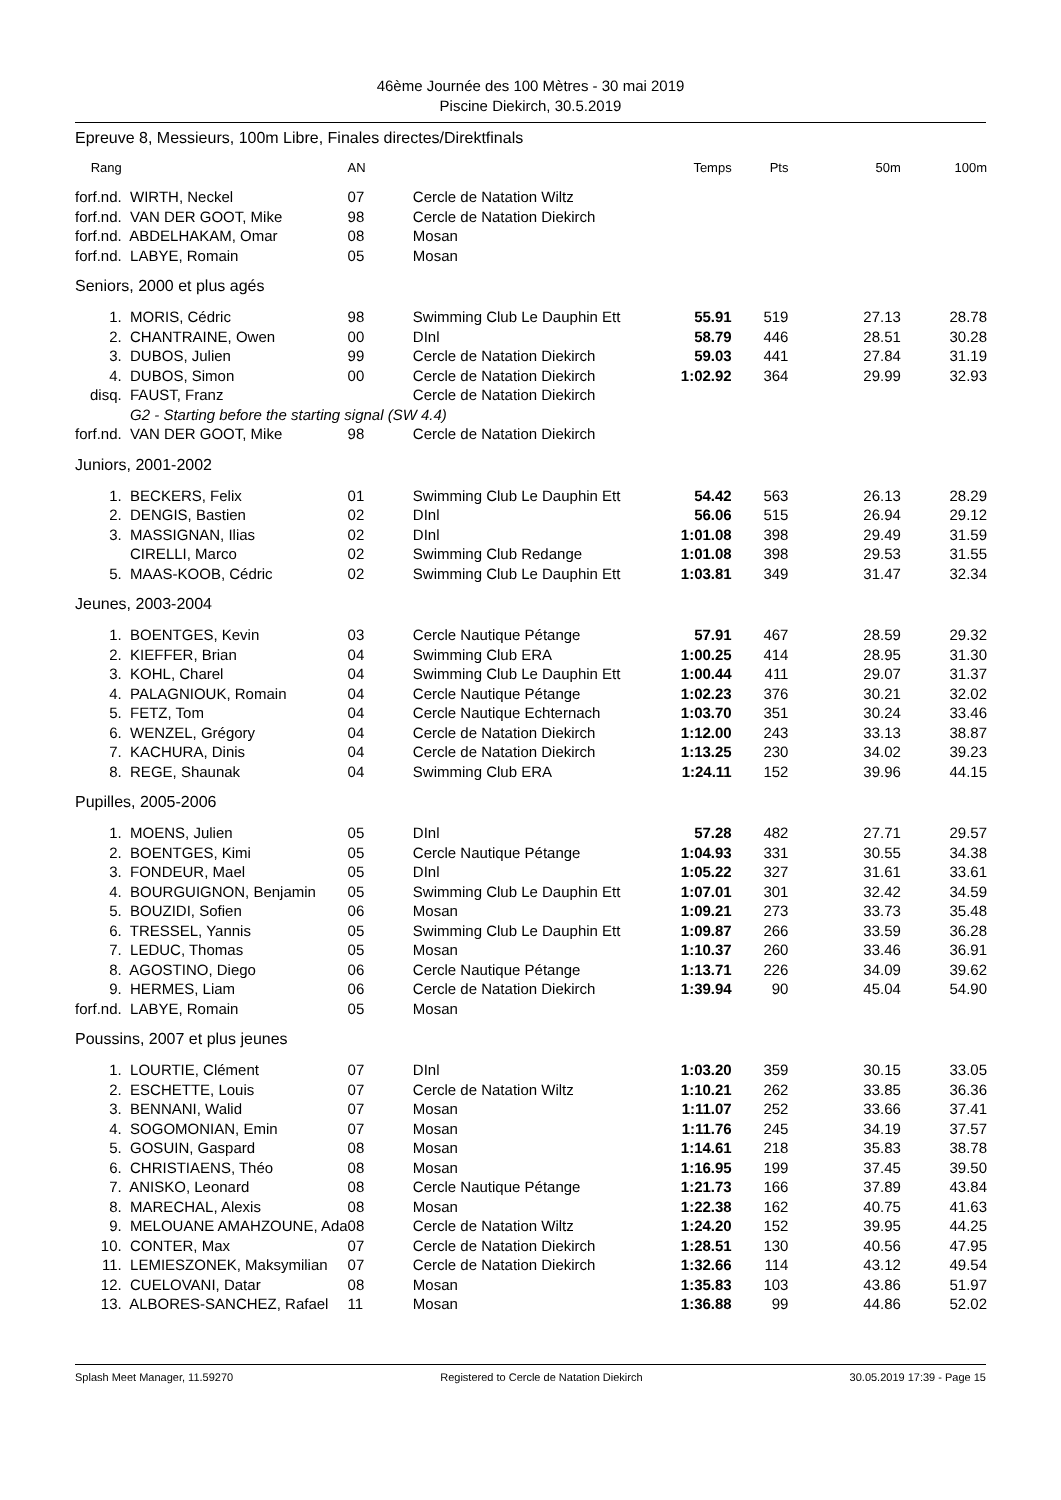46ème Journée des 100 Mètres - 30 mai 2019
Piscine Diekirch, 30.5.2019
Epreuve 8, Messieurs, 100m Libre, Finales directes/Direktfinals
| Rang | | AN | | Temps | Pts | 50m | 100m |
| --- | --- | --- | --- | --- | --- | --- | --- |
| forf.nd. | WIRTH, Neckel | 07 | Cercle de Natation Wiltz | | | | |
| forf.nd. | VAN DER GOOT, Mike | 98 | Cercle de Natation Diekirch | | | | |
| forf.nd. | ABDELHAKAM, Omar | 08 | Mosan | | | | |
| forf.nd. | LABYE, Romain | 05 | Mosan | | | | |
| Seniors, 2000 et plus agés | | | | | | | |
| 1. | MORIS, Cédric | 98 | Swimming Club Le Dauphin Ett | 55.91 | 519 | 27.13 | 28.78 |
| 2. | CHANTRAINE, Owen | 00 | DInl | 58.79 | 446 | 28.51 | 30.28 |
| 3. | DUBOS, Julien | 99 | Cercle de Natation Diekirch | 59.03 | 441 | 27.84 | 31.19 |
| 4. | DUBOS, Simon | 00 | Cercle de Natation Diekirch | 1:02.92 | 364 | 29.99 | 32.93 |
| disq. | FAUST, Franz | | Cercle de Natation Diekirch | | | | |
| | G2 - Starting before the starting signal (SW 4.4) | | | | | | |
| forf.nd. | VAN DER GOOT, Mike | 98 | Cercle de Natation Diekirch | | | | |
| Juniors, 2001-2002 | | | | | | | |
| 1. | BECKERS, Felix | 01 | Swimming Club Le Dauphin Ett | 54.42 | 563 | 26.13 | 28.29 |
| 2. | DENGIS, Bastien | 02 | DInl | 56.06 | 515 | 26.94 | 29.12 |
| 3. | MASSIGNAN, Ilias | 02 | DInl | 1:01.08 | 398 | 29.49 | 31.59 |
| | CIRELLI, Marco | 02 | Swimming Club Redange | 1:01.08 | 398 | 29.53 | 31.55 |
| 5. | MAAS-KOOB, Cédric | 02 | Swimming Club Le Dauphin Ett | 1:03.81 | 349 | 31.47 | 32.34 |
| Jeunes, 2003-2004 | | | | | | | |
| 1. | BOENTGES, Kevin | 03 | Cercle Nautique Pétange | 57.91 | 467 | 28.59 | 29.32 |
| 2. | KIEFFER, Brian | 04 | Swimming Club ERA | 1:00.25 | 414 | 28.95 | 31.30 |
| 3. | KOHL, Charel | 04 | Swimming Club Le Dauphin Ett | 1:00.44 | 411 | 29.07 | 31.37 |
| 4. | PALAGNIOUK, Romain | 04 | Cercle Nautique Pétange | 1:02.23 | 376 | 30.21 | 32.02 |
| 5. | FETZ, Tom | 04 | Cercle Nautique Echternach | 1:03.70 | 351 | 30.24 | 33.46 |
| 6. | WENZEL, Grégory | 04 | Cercle de Natation Diekirch | 1:12.00 | 243 | 33.13 | 38.87 |
| 7. | KACHURA, Dinis | 04 | Cercle de Natation Diekirch | 1:13.25 | 230 | 34.02 | 39.23 |
| 8. | REGE, Shaunak | 04 | Swimming Club ERA | 1:24.11 | 152 | 39.96 | 44.15 |
| Pupilles, 2005-2006 | | | | | | | |
| 1. | MOENS, Julien | 05 | DInl | 57.28 | 482 | 27.71 | 29.57 |
| 2. | BOENTGES, Kimi | 05 | Cercle Nautique Pétange | 1:04.93 | 331 | 30.55 | 34.38 |
| 3. | FONDEUR, Mael | 05 | DInl | 1:05.22 | 327 | 31.61 | 33.61 |
| 4. | BOURGUIGNON, Benjamin | 05 | Swimming Club Le Dauphin Ett | 1:07.01 | 301 | 32.42 | 34.59 |
| 5. | BOUZIDI, Sofien | 06 | Mosan | 1:09.21 | 273 | 33.73 | 35.48 |
| 6. | TRESSEL, Yannis | 05 | Swimming Club Le Dauphin Ett | 1:09.87 | 266 | 33.59 | 36.28 |
| 7. | LEDUC, Thomas | 05 | Mosan | 1:10.37 | 260 | 33.46 | 36.91 |
| 8. | AGOSTINO, Diego | 06 | Cercle Nautique Pétange | 1:13.71 | 226 | 34.09 | 39.62 |
| 9. | HERMES, Liam | 06 | Cercle de Natation Diekirch | 1:39.94 | 90 | 45.04 | 54.90 |
| forf.nd. | LABYE, Romain | 05 | Mosan | | | | |
| Poussins, 2007 et plus jeunes | | | | | | | |
| 1. | LOURTIE, Clément | 07 | DInl | 1:03.20 | 359 | 30.15 | 33.05 |
| 2. | ESCHETTE, Louis | 07 | Cercle de Natation Wiltz | 1:10.21 | 262 | 33.85 | 36.36 |
| 3. | BENNANI, Walid | 07 | Mosan | 1:11.07 | 252 | 33.66 | 37.41 |
| 4. | SOGOMONIAN, Emin | 07 | Mosan | 1:11.76 | 245 | 34.19 | 37.57 |
| 5. | GOSUIN, Gaspard | 08 | Mosan | 1:14.61 | 218 | 35.83 | 38.78 |
| 6. | CHRISTIAENS, Théo | 08 | Mosan | 1:16.95 | 199 | 37.45 | 39.50 |
| 7. | ANISKO, Leonard | 08 | Cercle Nautique Pétange | 1:21.73 | 166 | 37.89 | 43.84 |
| 8. | MARECHAL, Alexis | 08 | Mosan | 1:22.38 | 162 | 40.75 | 41.63 |
| 9. | MELOUANE AMAHZOUNE, Ada | 08 | Cercle de Natation Wiltz | 1:24.20 | 152 | 39.95 | 44.25 |
| 10. | CONTER, Max | 07 | Cercle de Natation Diekirch | 1:28.51 | 130 | 40.56 | 47.95 |
| 11. | LEMIESZONEK, Maksymilian | 07 | Cercle de Natation Diekirch | 1:32.66 | 114 | 43.12 | 49.54 |
| 12. | CUELOVANI, Datar | 08 | Mosan | 1:35.83 | 103 | 43.86 | 51.97 |
| 13. | ALBORES-SANCHEZ, Rafael | 11 | Mosan | 1:36.88 | 99 | 44.86 | 52.02 |
Splash Meet Manager, 11.59270 Registered to Cercle de Natation Diekirch 30.05.2019 17:39 - Page 15